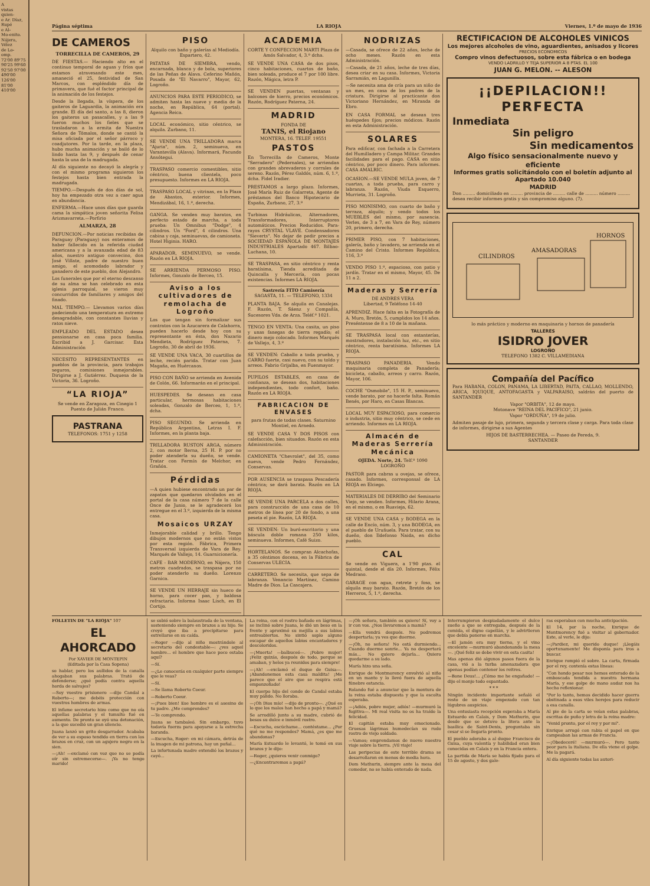A
vistas quien-
e Ar. Díaz, Rupé
e Al-
Mo-enito.
Nájera, Vélez
de Lo-
omp.
72'00 89'75 90'25 99'60 92'50 97'00 490'00 126'00 81'00 410'00
Página séptima LA RIOJA Viernes, 1.º de mayo de 1936
DE CAMEROS
TORRECILLA DE CAMEROS, 29
DE FIESTAS.— Haciendo alto en el continuo temporal de aguas y fríos que estamos atravesando este mes, amaneció el 25, festividad de San Marcos, con espléndido día de primavera, que fué el factor principal de la animación de los festejos.
Desde la llegada, la víspera, de los gaiteros de Laguardia, la animación era grande. El día del santo, a las 8, dieron los gaiteros un pasacalles, y a las 9 fueron muchos los fieles que se trasladaron a la ermita de Nuestra Señora de Tómalos, donde se cantó la misa oficiada por el señor párroco y coadjutores. Por la tarde, en la plaza, hubo mucha animación y se bailó de lo lindo hasta las 9, y después de cenar hasta la una de la madrugada.
Al día siguiente no decayó la alegría y con el mismo programa siguieron los festejos hasta bien entrada la madrugada.
TIEMPO.—Después de dos días de sol, hoy ha empezado otra vez a caer agua en abundancia.
ENFERMA.—Hace unos días que guarda cama la simpática joven señorita Felisa Arizmavarreta.—Porfirio
ALMARZA, 28
DEFUNCION.—Por noticias recibidas de Paraguay (Paraguay) nos enteramos de haber fallecido en la referida ciudad americana y a la avanzada edad de 83 años, nuestro antiguo convecino, don José Villate, padre de nuestro buen amigo, el acomodado labrador y ganadero de este pueblo, don Alejandro.
Los funerales que por el eterno descanso de su alma se han celebrado en esta iglesia parroquial, se vieron muy concurridos de familiares y amigos del finado.
MAL TIEMPO.— Llevamos varios días padeciendo una temperatura en extremo desagradable, con constantes lluvias y ratos nieve.
EMPLEADO DEL ESTADO desea pensionarse en casa poca familia. Escribid a J. Garcisar. Esta Administración
NECESITO REPRESENTANTES en pueblos de la provincia, para trabajos seguros, comisiones inmejorables. Dirigirse a J. Gutiérrez. Duquesa de la Victoria, 36. Logroño.
“LA RIOJA”
Se vende en Zaragoza, en Cinegio 1 Puesto de Julián Franco.
PASTRANA
TELEFONOS: 1751 y 1258
PISO
Alquilo con baño y galerías al Mediodía. Espartero, 42.
PATATAS DE SIEMBRA, vendo, encarnada, blanca y de bola, superiores de las Peñas de Alava. Ceferino Mañón, Posada de "El Navarro", Mayor, 62, Logroño.
ANUNCIOS PARA ESTE PERIODICO, se admiten hasta las nueve y media de la noche, en República, 64 (portal). Agencia Reica.
LOCAL económico, sitio céntrico, se alquila. Zurbano, 11.
SE VENDE UNA TRILLADORA marca "Ajuria", núm. 2, seminueva, en Varantevilla (Alava). Informará, Facundo Ansótegui.
TRASPASO comercio comestibles, sitio céntrico, buena clientela, poco presupuesto. Informes en LA RIOJA.
TRASPASO LOCAL y vitrinas, en la Plaza de Abastos, exterior. Informes, Mendizábal, 16, 1.º, derecha.
GANGA. Se venden muy baratos, en perfecto estado de marcha, a toda prueba: Un Omnibus "Dodge", 4 cilindros. Un "Ford", 4 cilindros. Una cabina y caja, seminuevas, de camioneta. Hotel Higinia. HARO.
APARADOR, SEMINUEVO, se vende. Razón en LA RIOJA.
SE ARRIENDA PERMOSO PISO. Informes, Gonzalo de Berceo, 15.
Aviso a los cultivadores de remolacha de Logroño
Los que tengan sin formalizar sus contratos con la Azucarera de Calahorra, pueden hacerlo desde hoy con su representante en ésta, don Nazario Mendieta, Rodríguez Paterna, 7. Logroño, 30 de abril de 1936.
SE VENDE UNA VACA, 30 cuartillos de leche, recién parida. Tratar con Juan Magaña, en Huércanos.
PISO CON BAÑO se arrienda en Avenida de Colón, 66. Informarán en el principal.
HUESPEDES. Se desean en casa particular, hermosas habitaciones soleadas, Gonzalo de Berceo, 1, 1.º, dcha.
PISO SEGUNDO. Se arrienda en República Argentina, Letras I. F. Informes, en la planta baja.
TRILLADORA RUSTON ARGA, número 2, con motor Berna, 25 H. P. por no poder atenderla su dueño, se vende. Tratar con Fermín de Melchor, en Grañón.
Pérdidas
—A quien hubiese encontrado un par de zapatos que quedaron olvidados en el portal de la casa número 7 de la calle Once de Junio, se le agradecerá los entregue en el 3.º, izquierda de la misma casa.
Mosaicos URZAY
Inmejorable calidad y brillo. Tengo dibujos modernos que no están vistos por esta región. Fábrica, Primera Transversal izquierda de Vara de Rey. Marqués de Vallejo, 14. Guarnicionería.
CAFE - BAR MODERNO, en Nájera, 150 metros cuadrados, se traspasa por no poder atenderlo su dueño. Lorenzo Garnica.
SE VENDE UN HERRAJE sin hueco de horno, para cocer pan, y baldosa refractaria. Informa Isaac Lisch, en El Cortijo.
ACADEMIA
CORTE Y CONFECCION MARTI Plaza de Amós Salvador, 4, 3.º dcha.
SE VENDE UNA CASA de dos pisos, cinco habitaciones, cuartos de baño, bien soleada, produce el 7 por 100 libre. Razón, Mágica, letra P.
SE VENDEN puertas, ventanas y balcones de hierro, precios económicos. Razón, Rodríguez Paterna, 24.
MADRID
FONDA DE
TANIS, el Riojano
MONTERA, 16. TELEF. 19551
PASTOS
En Torrecilla de Cameros, Monte "Serradero" (Pedernales), se arriendan con grandes abrevaderos y corrales de sereno. Razón, Pérez Galdós, núm. 6, 1.º, dcha. Fidel Iradier.
PRESTAMOS a largo plazo. Informes, José María Ruiz de Galarreta, Agente de préstamos del Banco Hipotecario de España, Zurbano, 27, 3.º
Turbinas Hidráulicas, Alternadores, Transformadores, Interruptores automáticos. Precios Reducidos. Para-rayos CRYSTAL VLAVE. Condensadores "Sieverts". No dejar de pedir precios a SOCIEDAD ESPAÑOLA DE MONTAJES INDUSTRIALES Apartado 467. Bilbao-Luchana, 10.
SE TRASPASA, en sitio céntrico y renta baratísima, Tienda acreditada de Quincalla y Mercería, con pocas existencias. Informes LA RIOJA.
Sastrería FITO Camisería
SAGASTA, 11. — TELEFONO, 1334
PLANTA BAJA. Se alquila en Canalejas. F. Razón, T. Sáenz y Compañía, Sucesores Vda. de Arza. Teléf.º 1021.
TENGO EN VENTA: Una casita, un piso y unas fanegas de tierra regadío; el dinero mejo colocado. Informes Marqués de Vallejo, 4, 3.º
SE VENDEN: Caballo a toda prueba, y CARRO fuerte, casi nuevo, con su toldo y arreos. Fabrio Grijalba, en Fuenmayor.
PUPILOS ESTABLES, en casa de confianza, se desean dos, habitaciones independientes, todo confort, baño. Razón en LA RIOJA.
FABRICACION DE ENVASES
para frutas de todas clases. Saturnino Montiel, en Arnedo.
SE VENDE CASA Y DOS PISOS con calefacción, bien situados. Razón en esta Administración.
CAMIONETA "Chevrolet", del 35, como nueva, vende Pedro Fernández, Conservas.
POR AUSENCIA se traspasa Pescadería céntrica; se dará barata. Razón en LA RIOJA.
SE VENDE UNA PARCELA a dos calles, para construcción de una casa de 10 metros de línea por 20 de fondo, a una peseta el pie. Razón, LA RIOJA.
SE VENDEN: Un buró-escritorio y una báscula doble romana 250 kilos, seminueva. Informes, Café Suizo.
HORTELANOS. Se compran Alcachofas, a 35 céntimos docena, en la Fábrica de Conservas ULECIA.
CARRETERO. Se necesita, que sepa de labranza. Venancio Martínez, Camino Madre de Dios. La Cascajera.
NODRIZAS
—Casada, se ofrece de 22 años, leche de ocho meses. Razón en esta Administración.
—Casada, de 21 años, leche de tres días, desea criar en su casa. Informes, Victoria Sarramián, en Lagunilla.
—Se necesita ama de cría para un niño de un mes, en casa de los padres de la criatura. Dirigirse al practicante don Victoriano Hernández, en Miranda de Ebro.
EN CASA FORMAL se desean tres huéspedes fijos; precios módicos. Razón en esta Administración.
SOLARES
Para edificar, con fachada a la Carretera del Humilladero y Campa Militar. Grandes facilidades para el pago. CASA en sitio céntrico, por poco dinero. Para informes. CASA AMALRIC.
OCASION.—SE VENDE MULA joven, de 7 cuartas, a toda prueba, para carro y labranza. Razón, Viuda Esquerro, Murrieta, 31. Logroño.
PISO MONISIMO, con cuarto de baño y terraza, alquilo; y vendo todos los MUEBLES del mismo, por ausencia. Verles, de 3 a 7, en Vara de Rey, número 20, primero, derecha.
PRIMER PISO, con 7 habitaciones, galería, baño y lavadero, se arrienda en el Camino del Cristo. Informes República, 116, 3.º
VENDO PISO 1.º, espacioso, con patio y jardín. Tratar en el mismo, Mayor, 45. De 11 a 2.
Maderas y Serrería
DE ANDRES VERA
Libertad, 9 Teléfono 14-40
APRENDIZ. Hace falta en la Fotografía de A. Muro, Bretón, 5, cumplidos los 14 años. Preséntense de 8 a 10 de la mañana.
SE TRASPASA local con estanterías, mostradores, instalación luz, etc., en sitio céntrico, renta baratísima. Informes LA RIOJA.
TRASPASO PANADERIA. Vendo maquinaria completa de Panadería; bicicleta, caballo, arreos y carro. Razón, Mayor, 106.
COCHE "Osmobile", 15 H. P., seminuevo, vende barato, por no hacerle falta. Román Benés, por Haro, en Casas Blancas.
LOCAL MUY ESPACIOSO, para comercio o industria, sitio muy céntrico, se cede en arriendo. Informes en LA RIOJA.
Almacén de Maderas Serrería Mecánica
OJEDA. Norte, 24. Telf.º 1090 LOGROÑO
PASTOR para cabras u ovejas, se ofrece, casado. Informes, corresponsal de LA RIOJA en Elciego.
MATERIALES DE DERRIBO del Seminario Viejo, se venden. Informes, Hilario Arana, en el mismo, o en Ruavieja, 62.
SE VENDE UNA CASA y BODEGA en la calle de Encío, núm. 3, y una BODEGA, en el pueblo de Uruñuela. Para tratar, con su dueño, don Ildefonso Naida, en dicho pueblo.
CAL
Se vende en Viguera, a 1'90 ptas. el quintal, desde el día 20. Informes, Félix Medrano.
GARAGE con agua, retrete y foso, se alquila muy barato. Razón, Bretón de los Herreros, 5, 1.º, derecha.
RECTIFICACION DE ALCOHOLES VINICOS
Los mejores alcoholes de vino, aguardientes, anisados y licores
PRECIOS ECONOMICOS
Compro vinos defectuosos, sobre esta fábrica o en bodega
VENDO LADRILLO Y TEJA SUPERIOR A 8 PTAS. EL 100
JUAN G. MELON. -- ALESON
¡¡DEPILACION!!
PERFECTA
Inmediata
Sin peligro
Sin medicamentos
Algo físico sensacionalmente nuevo y eficiente
Informes gratis solicitándolo con el boletín adjunto al Apartado 10.040
MADRID
Don ......... domiciliado en ......... provincia de ......... calle de ......... número ......... desea recibir informes gratis y sin compromiso alguno. (7).
CILINDROS
AMASADORAS
HORNOS
lo más práctico y moderno en maquinaria y hornos de panadería
TALLERES
ISIDRO JOVER
LOGROÑO
TELEFONO 1382 C. VILLAMEDIANA
Compañía del Pacífico
Para HABANA, COLON, PANAMA, LA LIBERTAD, PAITA, CALLAO, MOLLENDO, ARICA, IQUIQUE, ANTOFAGASTA y VALPARAISO, saldrán del puerto de SANTANDER
Vapor "ORBITA", 12 de mayo.
Motonave "REINA DEL PACIFICO", 21 junio.
Vapor "ORDUÑA", 19 de julio.
Admiten pasaje de lujo, primera, segunda y tercera clase y carga. Para toda clase de informes, dirigirse a sus Agentes
HIJOS DE BASTERRECHEA. — Paseo de Pereda, 9.
SANTANDER
FOLLETIN DE "LA RIOJA" 107
EL AHORCADO
Por XAVIER DE MONTEPIN
(Editada por la Casa Sopena)
so hablar, pero los aullidos de la canalla ahogaban sus palabras. Trató de defenderse; ¿qué podía contra aquella horda de salvajes?
—Soy vuestro prisionero —dijo Candal a Roberto—; me debéis protección con vuestros hombres de armas.
El infame secretario hizo como que no oía aquellas palabras y el tumulto fué en aumento. De pronto se oyó una detonación, a la que sucedió un gran silencio.
Juana lanzó un grito desgarrador. Acababa de ver a su esposo tendido en tierra con los brazos en cruz, con un agujero negro en la sien.
—¡Ah! —exclamó con voz que no se podía oír sin estremecerse—. ¡Ya no tengo marido!
se subió sobre la balaustrada de la ventana, sosteniendo siempre en brazos a su hijo. Se creyó que iba a precipitarse para estrellarse en su caída.
—Roger —dijo al niño mostrándole al secretario del condestable—: ¿ves aquel hombre... el hombre que hace poco estaba aquí?
—Sí.
—¿Le conocerás en cualquier parte siempre que le veas?
—Sí.
—Se llama Roberto Coeur.
—Roberto Coeur.
—¡Pues bien! Ese hombre es el asesino de tu padre. ¿Me comprendes?
—Te comprendo.
Juana se tambaleó. Sin embargo, tuvo todavía fuerza para apoyarse a la estrecha baranda.
—Escucha, Roger: en mi cámara, detrás de la imagen de mi patrona, hay un puñal...
La infortunada madre extendió los brazos y cayó...
La reina, con el rostro bañado en lágrimas, se inclinó sobre Juana, le dió un beso en la frente y aproximó su mejilla a sus labios entreabiertos. No sintió soplo alguno escapar de aquellos labios encantadores y descoloridos.
—¡Muerta! —balbuceó—. ¡Pobre mujer! ¡Feliz quizás, después de todo, porque se amaban, y helos ya reunidos para siempre!
—¡Ah! —exclamó el duque de Guisa—. ¡Abandonemos esta casa maldita! ¡Me parece que el aire que se respira está emponzoñado!
El cuerpo hijo del conde de Candal estaba muy pálido. No lloraba.
—¡Oh Dios mío! —dijo de pronto—. ¿Qué es lo que los malos han hecho a papá y mamá?
Se arrodilló junto a su madre, cubrió de besos su dulce e inmóvil rostro.
—Escucha, escúchame... contéstame... ¿Por qué no me respondes? Mamá, ¿es que me abandonas?
María Estuardo le levantó, le tomó en sus brazos y le dijo:
—Roger, ¿quieres venir conmigo?
—¿Encontraremos a papá?
—¡Oh señora, también os quiero! Sí, voy a ir con vos. ¿Nos llevaremos a mamá?
—Ella vendrá después. No podremos despertarla; ya ves que duerme.
—¡Oh, no señora! No está durmiendo... Cuando duerme sonríe... Ya no despertará más... No quiero dejarla... Quiero quedarme a su lado.
María hizo una seña.
Enrique de Montmorency envolvió al niño en un manto y lo llevó fuera de aquella fúnebre estancia.
Rolando fué a anunciar que la montura de la reina estaba dispuesta y que la escolta esperaba.
—¡Adiós, pobre mujer, adiós! —murmuró la fugitiva—. Mi real visita no os ha traído la felicidad.
El capitán estaba muy emocionado. Gruesas lágrimas humedecían su rudo rostro de viejo soldado.
—Vamos; emprendamos de nuevo nuestro viaje sobre la tierra. ¡Vil viaje!
Las peripecias de este terrible drama se desarrollaron en menos de media hora.
Dom Mathurin, siempre ante la mesa del comedor, no se había enterado de nada.
Interrumpieron despiadadamente el dulce sueño a que se entregaba, después de la comida, el digno capellán, y le advirtieron que debía ponerse en marcha.
—El jamón era muy tierno, y el vino excelente —murmuró abandonando la mesa—. ¡Qué feliz se debe vivir en esta casita!
Mas apenas dió algunos pasos fuera de la casa, vió a la turba amenazadora que apenas podían contener los reitres.
—Bone Deus!... ¿Cómo me he engañado! —dijo el monjo todo espantado.
* * *
Ningún incidente importante señaló el resto de un viaje empezado con tan lúgubres auspicios.
Una entusiasta recepción esperaba a María Estuardo en Calais, y Dom Mathurin, que desde que se detuvo la litera ante la basílica de Saint-Denis, preguntaba sin cesar si se llegaría pronto.
El pueblo adoraba a al duque Francisco de Guisa, cuya valentía y habilidad eran bien conocidas en Calais y en la Francia entera.
La partida de María se había fijado para el 15 de agosto, y dos gale-
ras esperaban con mucha anticipación.
El 14, por la noche, Enrique de Montmorency fué a visitar al gobernador. Este, al verle, le dijo:
—¡Pardiez, mi querido duque! ¡Llegáis oportunamente! Me disponía para iros a buscar.
Enrique rompió el sobre. La carta, firmada por el rey, contenía estas líneas:
"Con hondo pesar nos hemos enterado de la emboscada tendida a nuestra hermana María, y ese golpe de mano audaz nos ha hecho reflexionar.
"Por lo tanto, hemos decidido hacer guerra obstinada a esos viles herejes para reducir a esa canalla.
Al pie de la carta se veían estas palabras, escritas de puño y letra de la reina madre:
"Venid pronto, por el rey y por mí".
Enrique arrugó con rabia el papel en que campeaban las armas de Francia.
—¡Obedeceré! —murmuró—. Pero tanto peor para la italiana. De ella viene el golpe. Me la pagará.
Al día siguiente todas las autori-